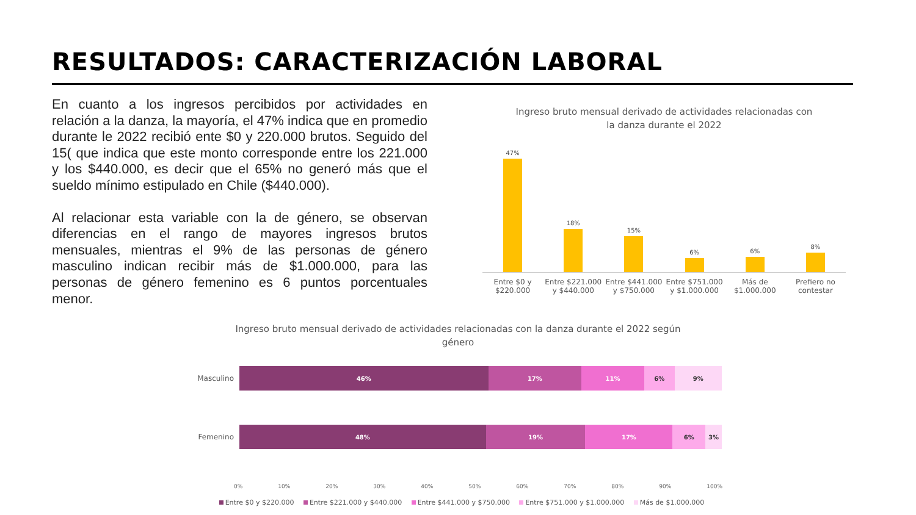RESULTADOS: CARACTERIZACIÓN LABORAL
En cuanto a los ingresos percibidos por actividades en relación a la danza, la mayoría, el 47% indica que en promedio durante le 2022 recibió ente $0 y 220.000 brutos. Seguido del 15( que indica que este monto corresponde entre los 221.000 y los $440.000, es decir que el 65% no generó más que el sueldo mínimo estipulado en Chile ($440.000).
Al relacionar esta variable con la de género, se observan diferencias en el rango de mayores ingresos brutos mensuales, mientras el 9% de las personas de género masculino indican recibir más de $1.000.000, para las personas de género femenino es 6 puntos porcentuales menor.
Ingreso bruto mensual derivado de actividades relacionadas con
la danza durante el 2022
47%
18%
15%
6%
6%
8%
Entre $0 y $220.000 Entre $221.000 y $440.000 Entre $441.000 y $750.000 Entre $751.000 y $1.000.000 Más de $1.000.000 Prefiero no contestar
Ingreso bruto mensual derivado de actividades relacionadas con la danza durante el 2022 según
género
Masculino
46% 17% 11% 6% 9%
Femenino
48% 19% 17% 6% 3%
0% 10% 20% 30% 40% 50% 60% 70% 80% 90% 100%
Entre $0 y $220.000 Entre $221.000 y $440.000 Entre $441.000 y $750.000 Entre $751.000 y $1.000.000 Más de $1.000.000